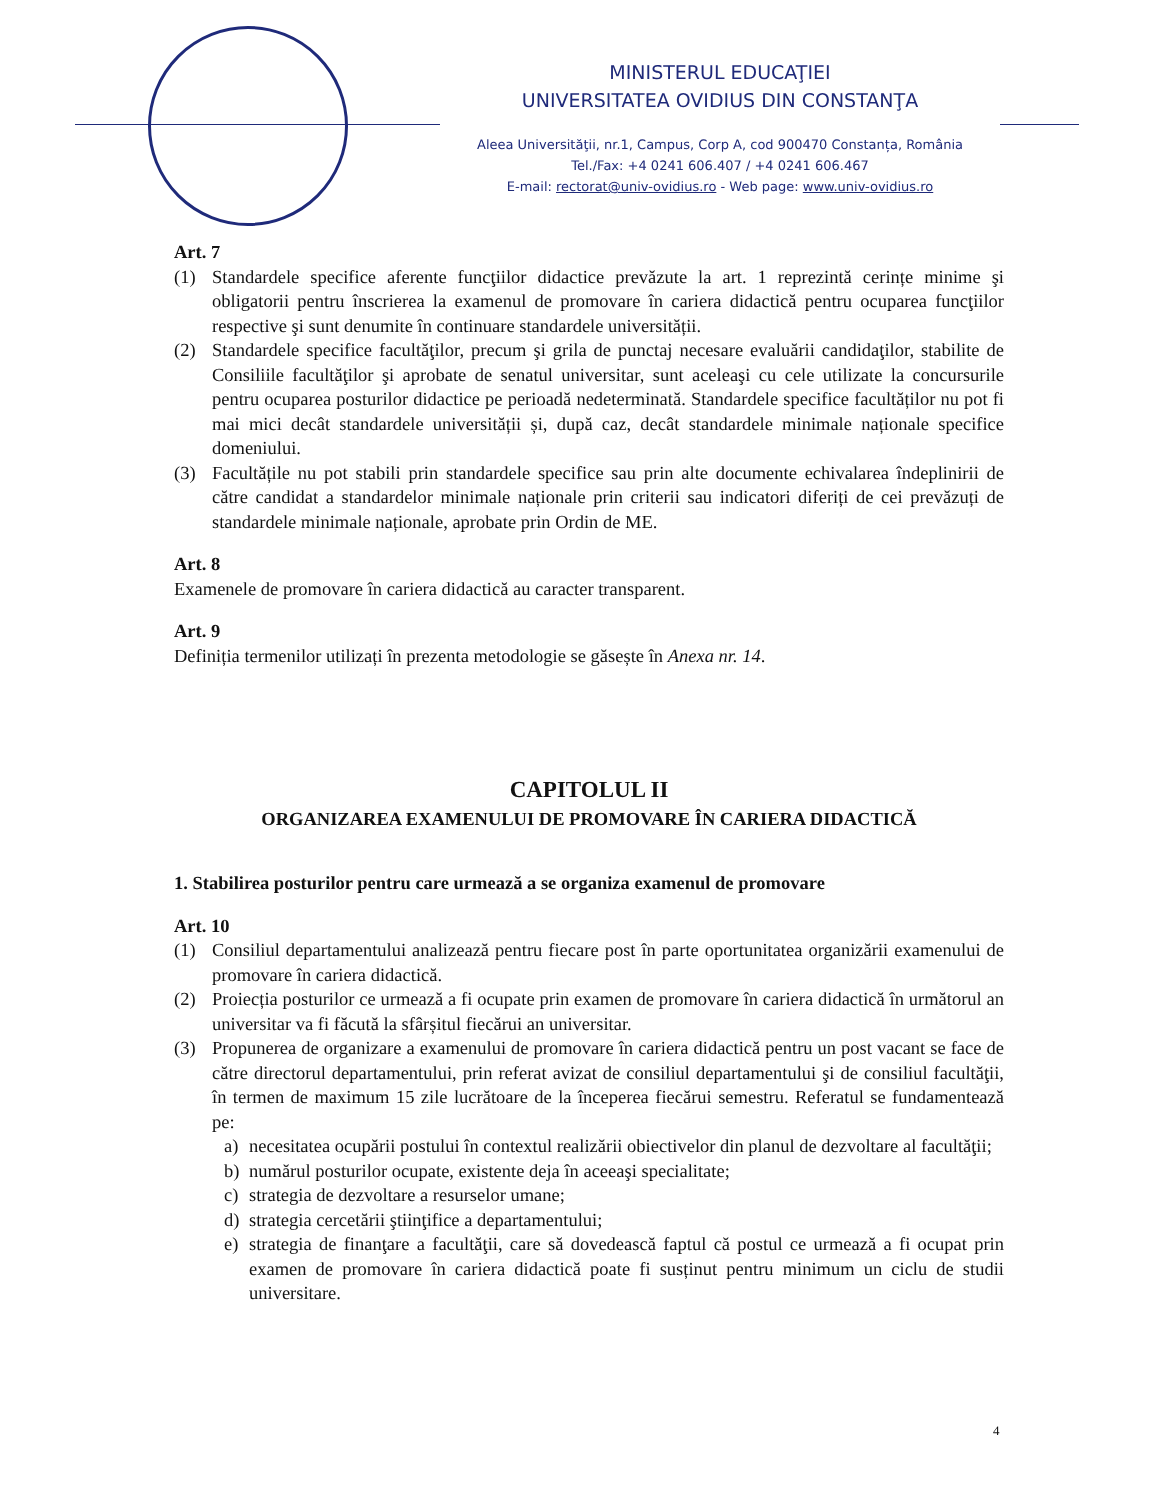MINISTERUL EDUCAŢIEI
UNIVERSITATEA OVIDIUS DIN CONSTANŢA
Aleea Universităţii, nr.1, Campus, Corp A, cod 900470 Constanța, România
Tel./Fax: +4 0241 606.407 / +4 0241 606.467
E-mail: rectorat@univ-ovidius.ro - Web page: www.univ-ovidius.ro
Art. 7
(1) Standardele specifice aferente funcţiilor didactice prevăzute la art. 1 reprezintă cerințe minime şi obligatorii pentru înscrierea la examenul de promovare în cariera didactică pentru ocuparea funcţiilor respective şi sunt denumite în continuare standardele universității.
(2) Standardele specifice facultăţilor, precum şi grila de punctaj necesare evaluării candidaţilor, stabilite de Consiliile facultăţilor şi aprobate de senatul universitar, sunt aceleaşi cu cele utilizate la concursurile pentru ocuparea posturilor didactice pe perioadă nedeterminată. Standardele specifice facultăților nu pot fi mai mici decât standardele universității și, după caz, decât standardele minimale naționale specifice domeniului.
(3) Facultățile nu pot stabili prin standardele specifice sau prin alte documente echivalarea îndeplinirii de către candidat a standardelor minimale naționale prin criterii sau indicatori diferiți de cei prevăzuți de standardele minimale naționale, aprobate prin Ordin de ME.
Art. 8
Examenele de promovare în cariera didactică au caracter transparent.
Art. 9
Definiția termenilor utilizați în prezenta metodologie se găsește în Anexa nr. 14.
CAPITOLUL II
ORGANIZAREA EXAMENULUI DE PROMOVARE ÎN CARIERA DIDACTICĂ
1. Stabilirea posturilor pentru care urmează a se organiza examenul de promovare
Art. 10
(1) Consiliul departamentului analizează pentru fiecare post în parte oportunitatea organizării examenului de promovare în cariera didactică.
(2) Proiecția posturilor ce urmează a fi ocupate prin examen de promovare în cariera didactică în următorul an universitar va fi făcută la sfârșitul fiecărui an universitar.
(3) Propunerea de organizare a examenului de promovare în cariera didactică pentru un post vacant se face de către directorul departamentului, prin referat avizat de consiliul departamentului şi de consiliul facultăţii, în termen de maximum 15 zile lucrătoare de la începerea fiecărui semestru. Referatul se fundamentează pe:
a) necesitatea ocupării postului în contextul realizării obiectivelor din planul de dezvoltare al facultăţii;
b) numărul posturilor ocupate, existente deja în aceeaşi specialitate;
c) strategia de dezvoltare a resurselor umane;
d) strategia cercetării ştiinţifice a departamentului;
e) strategia de finanţare a facultăţii, care să dovedească faptul că postul ce urmează a fi ocupat prin examen de promovare în cariera didactică poate fi susținut pentru minimum un ciclu de studii universitare.
4